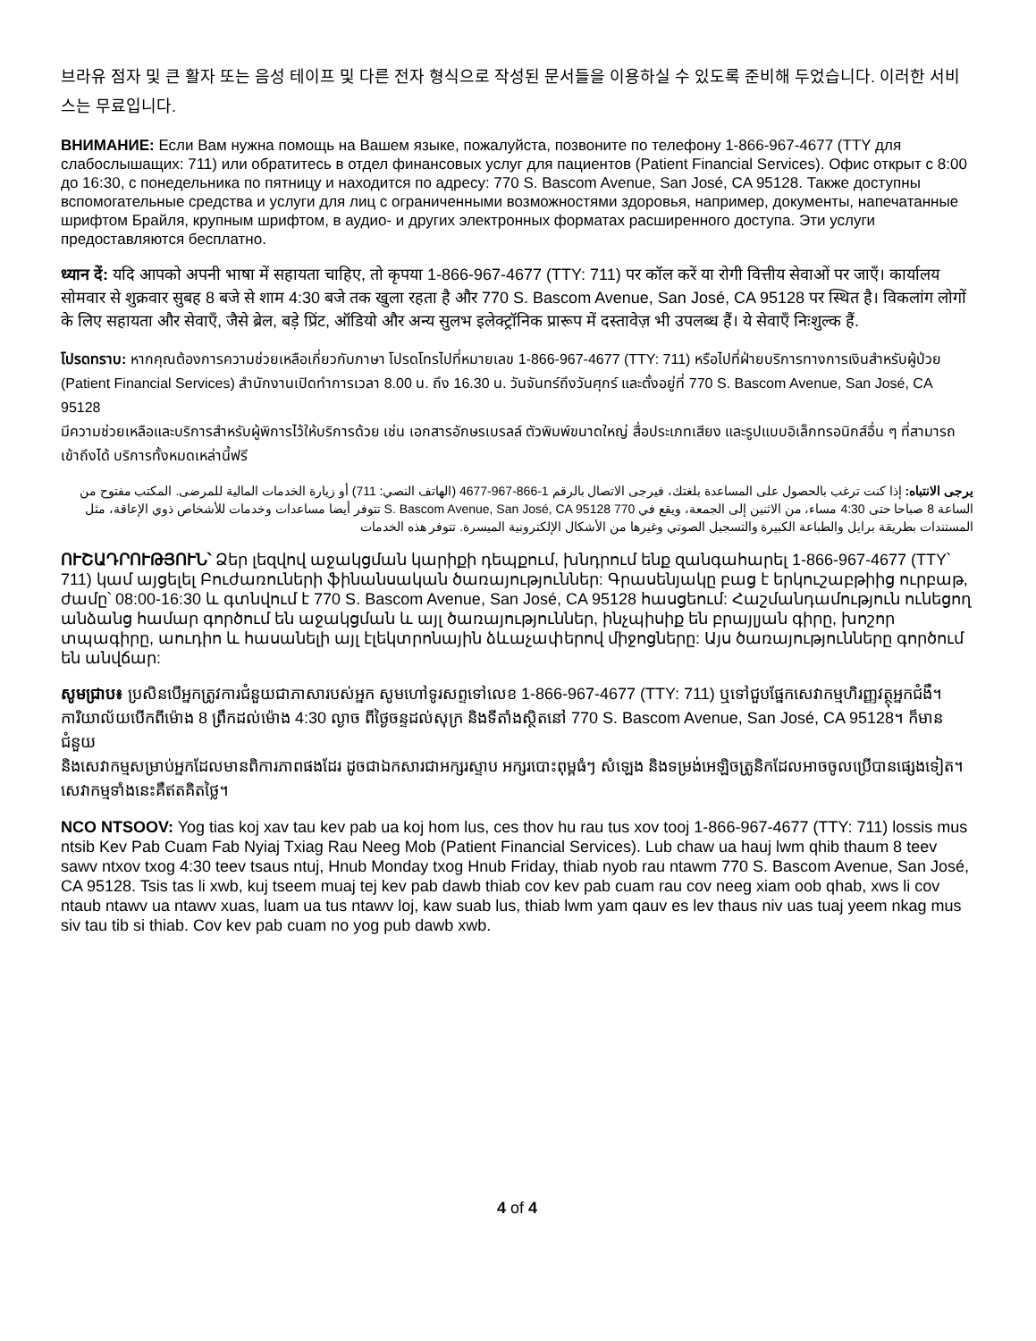브라유 점자 및 큰 활자 또는 음성 테이프 및 다른 전자 형식으로 작성된 문서들을 이용하실 수 있도록 준비해 두었습니다. 이러한 서비스는 무료입니다.
ВНИМАНИЕ: Если Вам нужна помощь на Вашем языке, пожалуйста, позвоните по телефону 1-866-967-4677 (TTY для слабослышащих: 711) или обратитесь в отдел финансовых услуг для пациентов (Patient Financial Services). Офис открыт с 8:00 до 16:30, с понедельника по пятницу и находится по адресу: 770 S. Bascom Avenue, San José, CA 95128. Также доступны вспомогательные средства и услуги для лиц с ограниченными возможностями здоровья, например, документы, напечатанные шрифтом Брайля, крупным шрифтом, в аудио- и других электронных форматах расширенного доступа. Эти услуги предоставляются бесплатно.
ध्यान दें: यदि आपको अपनी भाषा में सहायता चाहिए, तो कृपया 1-866-967-4677 (TTY: 711) पर कॉल करें या रोगी वित्तीय सेवाओं पर जाएँ। कार्यालय सोमवार से शुक्रवार सुबह 8 बजे से शाम 4:30 बजे तक खुला रहता है और 770 S. Bascom Avenue, San José, CA 95128 पर स्थित है। विकलांग लोगों के लिए सहायता और सेवाएँ, जैसे ब्रेल, बड़े प्रिंट, ऑडियो और अन्य सुलभ इलेक्ट्रॉनिक प्रारूप में दस्तावेज़ भी उपलब्ध हैं। ये सेवाएँ निःशुल्क हैं.
โปรดทราบ: หากคุณต้องการความช่วยเหลือเกี่ยวกับภาษา โปรดโทรไปที่หมายเลข 1-866-967-4677 (TTY: 711) หรือไปที่ฝ่ายบริการทางการเงินสำหรับผู้ป่วย (Patient Financial Services) สำนักงานเปิดทำการเวลา 8.00 น. ถึง 16.30 น. วันจันทร์ถึงวันศุกร์ และตั้งอยู่ที่ 770 S. Bascom Avenue, San José, CA 95128
มีความช่วยเหลือและบริการสำหรับผู้พิการไว้ให้บริการด้วย เช่น เอกสารอักษรเบรลล์ ตัวพิมพ์ขนาดใหญ่ สื่อประเภทเสียง และรูปแบบอิเล็กทรอนิกส์อื่น ๆ ที่สามารถเข้าถึงได้ บริการทั้งหมดเหล่านี้ฟรี
يرجى الانتباه: إذا كنت ترغب بالحصول على المساعدة بلغتك، فيرجى الاتصال بالرقم 1-866-967-4677 (الهاتف النصي: 711) أو زيارة الخدمات المالية للمرضى. المكتب مفتوح من الساعة 8 صباحا حتى 4:30 مساء، من الاثنين إلى الجمعة، ويقع في 770 S. Bascom Avenue, San José, CA 95128 تتوفر أيضا مساعدات وخدمات للأشخاص ذوي الإعاقة، مثل المستندات بطريقة برايل والطباعة الكبيرة والتسجيل الصوتي وغيرها من الأشكال الإلكترونية الميسرة. تتوفر هذه الخدمات
ՈՒՇԱԴՐՈՒԹՅՈՒՆ՝ Ձեր լեզվով աջակցման կարիքի դեպքում, խնդրում ենք զանգահարել 1-866-967-4677 (TTY՝ 711) կամ այցելել Բուժառուների ֆինանսական ծառայություններ: Գրասենյակը բաց է երկուշաբթիից ուրբաթ, ժամը՝ 08:00-16:30 և գտնվում է 770 S. Bascom Avenue, San José, CA 95128 հասցեում: Հաշմանդամություն ունեցող անձանց համար գործում են աջակցման և այլ ծառայություններ, ինչպիսիք են բրայլյան գիրը, խոշոր տպագիրը, աուդիո և հասանելի այլ էլեկտրոնային ձևաչափերով միջոցները: Այս ծառայությունները գործում են անվճար:
សូមជ្រាប៖ ប្រសិនបើអ្នកត្រូវការជំនួយជាភាសារបស់អ្នក សូមហៅទូរសព្ទទៅលេខ 1-866-967-4677 (TTY: 711) ឬទៅជួបផ្នែកសេវាកម្មហិរញ្ញវត្ថុអ្នកជំងឺ។ ការិយាល័យបើកពីម៉ោង 8 ព្រឹកដល់ម៉ោង 4:30 ល្ងាច ពីថ្ងៃចន្ទដល់សុក្រ និងទីតាំងស្ថិតនៅ 770 S. Bascom Avenue, San José, CA 95128។ ក៏មានជំនួយ
និងសេវាកម្មសម្រាប់អ្នកដែលមានពិការភាពផងដែរ ដូចជាឯកសារជាអក្សរស្ទាប អក្សរបោះពុម្ពធំៗ សំឡេង និងទម្រង់អេឡិចត្រូនិកដែលអាចចូលប្រើបានផ្សេងទៀត។ សេវាកម្មទាំងនេះគឺឥតគិតថ្លៃ។
NCO NTSOOV: Yog tias koj xav tau kev pab ua koj hom lus, ces thov hu rau tus xov tooj 1-866-967-4677 (TTY: 711) lossis mus ntsib Kev Pab Cuam Fab Nyiaj Txiag Rau Neeg Mob (Patient Financial Services). Lub chaw ua hauj lwm qhib thaum 8 teev sawv ntxov txog 4:30 teev tsaus ntuj, Hnub Monday txog Hnub Friday, thiab nyob rau ntawm 770 S. Bascom Avenue, San José, CA 95128. Tsis tas li xwb, kuj tseem muaj tej kev pab dawb thiab cov kev pab cuam rau cov neeg xiam oob qhab, xws li cov ntaub ntawv ua ntawv xuas, luam ua tus ntawv loj, kaw suab lus, thiab lwm yam qauv es lev thaus niv uas tuaj yeem nkag mus siv tau tib si thiab. Cov kev pab cuam no yog pub dawb xwb.
4 of 4